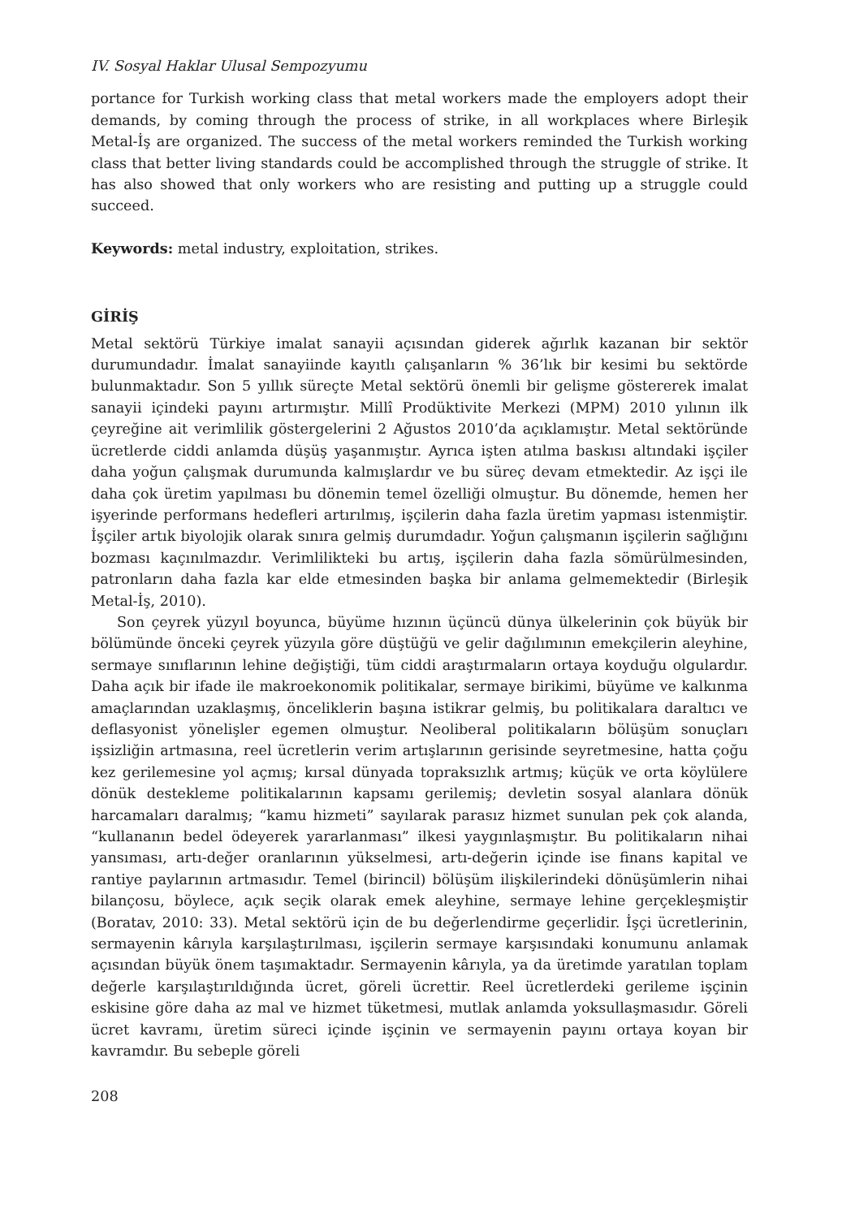IV. Sosyal Haklar Ulusal Sempozyumu
portance for Turkish working class that metal workers made the employers adopt their demands, by coming through the process of strike, in all workplaces where Birleşik Metal-İş are organized. The success of the metal workers reminded the Turkish working class that better living standards could be accomplished through the struggle of strike. It has also showed that only workers who are resisting and putting up a struggle could succeed.
Keywords: metal industry, exploitation, strikes.
GİRİŞ
Metal sektörü Türkiye imalat sanayii açısından giderek ağırlık kazanan bir sektör durumundadır. İmalat sanayiinde kayıtlı çalışanların % 36’lık bir kesimi bu sektörde bulunmaktadır. Son 5 yıllık süreçte Metal sektörü önemli bir gelişme göstererek imalat sanayii içindeki payını artırmıştır. Millî Prodüktivite Merkezi (MPM) 2010 yılının ilk çeyreğine ait verimlilik göstergelerini 2 Ağustos 2010’da açıklamıştır. Metal sektöründe ücretlerde ciddi anlamda düşüş yaşanmıştır. Ayrıca işten atılma baskısı altındaki işçiler daha yoğun çalışmak durumunda kalmışlardır ve bu süreç devam etmektedir. Az işçi ile daha çok üretim yapılması bu dönemin temel özelliği olmuştur. Bu dönemde, hemen her işyerinde performans hedefleri artırılmış, işçilerin daha fazla üretim yapması istenmiştir. İşçiler artık biyolojik olarak sınıra gelmiş durumdadır. Yoğun çalışmanın işçilerin sağlığını bozması kaçınılmazdır. Verimlilikteki bu artış, işçilerin daha fazla sömürülmesinden, patronların daha fazla kar elde etmesinden başka bir anlama gelmemektedir (Birleşik Metal-İş, 2010).
Son çeyrek yüzyıl boyunca, büyüme hızının üçüncü dünya ülkelerinin çok büyük bir bölümünde önceki çeyrek yüzyıla göre düştüğü ve gelir dağılımının emekçilerin aleyhine, sermaye sınıflarının lehine değiştiği, tüm ciddi araştırmaların ortaya koyduğu olgulardır. Daha açık bir ifade ile makroekonomik politikalar, sermaye birikimi, büyüme ve kalkınma amaçlarından uzaklaşmış, önceliklerin başına istikrar gelmiş, bu politikalara daraltıcı ve deflasyonist yönelişler egemen olmuştur. Neoliberal politikaların bölüşüm sonuçları işsizliğin artmasına, reel ücretlerin verim artışlarının gerisinde seyretmesine, hatta çoğu kez gerilemesine yol açmış; kırsal dünyada topraksızlık artmış; küçük ve orta köylülere dönük destekleme politikalarının kapsamı gerilemiş; devletin sosyal alanlara dönük harcamaları daralmış; “kamu hizmeti” sayılarak parasız hizmet sunulan pek çok alanda, “kullananın bedel ödeyerek yararlanması” ilkesi yaygınlaşmıştır. Bu politikaların nihai yansıması, artı-değer oranlarının yükselmesi, artı-değerin içinde ise finans kapital ve rantiye paylarının artmasıdır. Temel (birincil) bölüşüm ilişkilerindeki dönüşümlerin nihai bilançosu, böylece, açık seçik olarak emek aleyhine, sermaye lehine gerçekleşmiştir (Boratav, 2010: 33). Metal sektörü için de bu değerlendirme geçerlidir. İşçi ücretlerinin, sermayenin kârıyla karşılaştırılması, işçilerin sermaye karşısındaki konumunu anlamak açısından büyük önem taşımaktadır. Sermayenin kârıyla, ya da üretimde yaratılan toplam değerle karşılaştırıldığında ücret, göreli ücrettir. Reel ücretlerdeki gerileme işçinin eskisine göre daha az mal ve hizmet tüketmesi, mutlak anlamda yoksullaşmasıdır. Göreli ücret kavramı, üretim süreci içinde işçinin ve sermayenin payını ortaya koyan bir kavramdır. Bu sebeple göreli
208